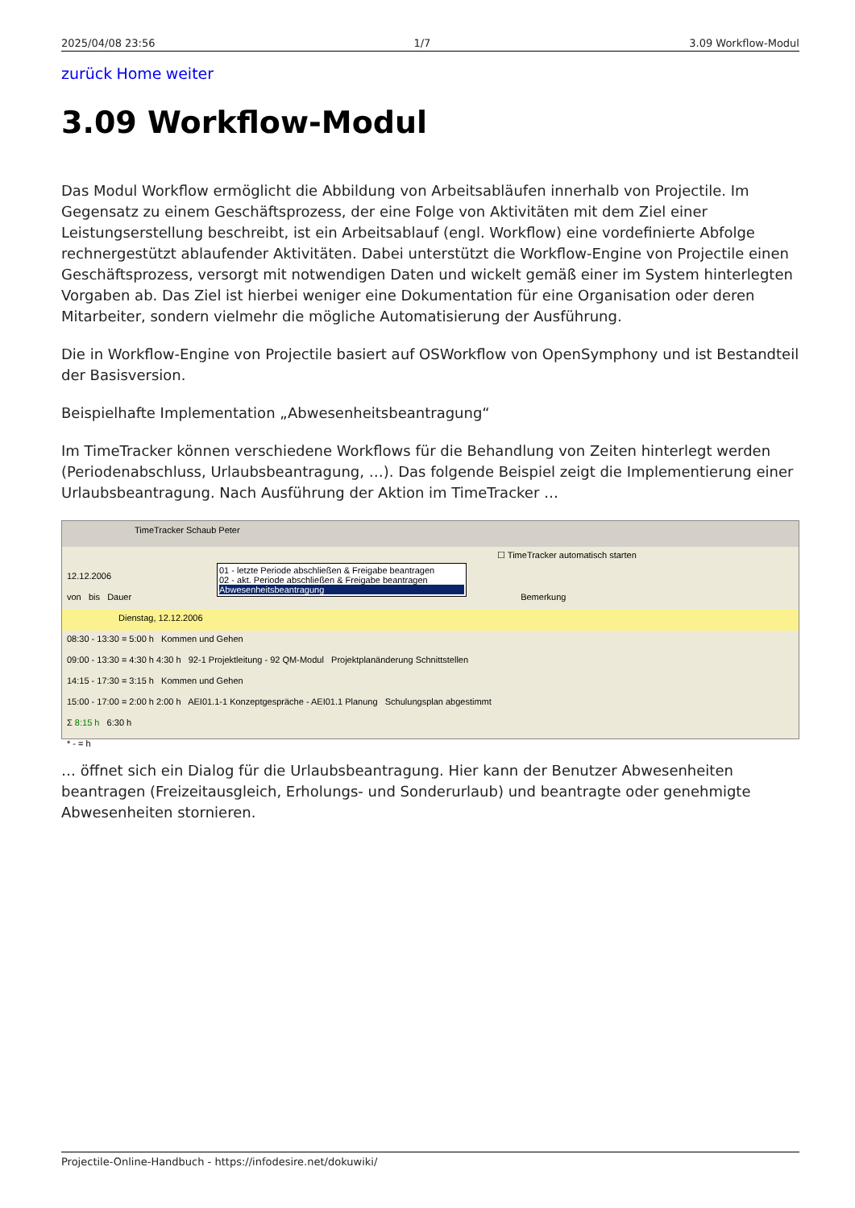2025/04/08 23:56 1/7 3.09 Workflow-Modul
zurück Home weiter
3.09 Workflow-Modul
Das Modul Workflow ermöglicht die Abbildung von Arbeitsabläufen innerhalb von Projectile. Im Gegensatz zu einem Geschäftsprozess, der eine Folge von Aktivitäten mit dem Ziel einer Leistungserstellung beschreibt, ist ein Arbeitsablauf (engl. Workflow) eine vordefinierte Abfolge rechnergestützt ablaufender Aktivitäten. Dabei unterstützt die Workflow-Engine von Projectile einen Geschäftsprozess, versorgt mit notwendigen Daten und wickelt gemäß einer im System hinterlegten Vorgaben ab. Das Ziel ist hierbei weniger eine Dokumentation für eine Organisation oder deren Mitarbeiter, sondern vielmehr die mögliche Automatisierung der Ausführung.
Die in Workflow-Engine von Projectile basiert auf OSWorkflow von OpenSymphony und ist Bestandteil der Basisversion.
Beispielhafte Implementation „Abwesenheitsbeantragung“
Im TimeTracker können verschiedene Workflows für die Behandlung von Zeiten hinterlegt werden (Periodenabschluss, Urlaubsbeantragung, …). Das folgende Beispiel zeigt die Implementierung einer Urlaubsbeantragung. Nach Ausführung der Aktion im TimeTracker …
TimeTracker Schaub Peter
☐ TimeTracker automatisch starten
12.12.2006
von bis Dauer Bemerkung
Dienstag, 12.12.2006
08:30 - 13:30 = 5:00 h Kommen und Gehen
09:00 - 13:30 = 4:30 h 4:30 h 92-1 Projektleitung - 92 QM-Modul Projektplanänderung Schnittstellen
14:15 - 17:30 = 3:15 h Kommen und Gehen
15:00 - 17:00 = 2:00 h 2:00 h AEI01.1-1 Konzeptgespräche - AEI01.1 Planung Schulungsplan abgestimmt
Σ 8:15 h 6:30 h
* - = h
01 - letzte Periode abschließen & Freigabe beantragen
02 - akt. Periode abschließen & Freigabe beantragen
Abwesenheitsbeantragung
… öffnet sich ein Dialog für die Urlaubsbeantragung. Hier kann der Benutzer Abwesenheiten beantragen (Freizeitausgleich, Erholungs- und Sonderurlaub) und beantragte oder genehmigte Abwesenheiten stornieren.
Projectile-Online-Handbuch - https://infodesire.net/dokuwiki/